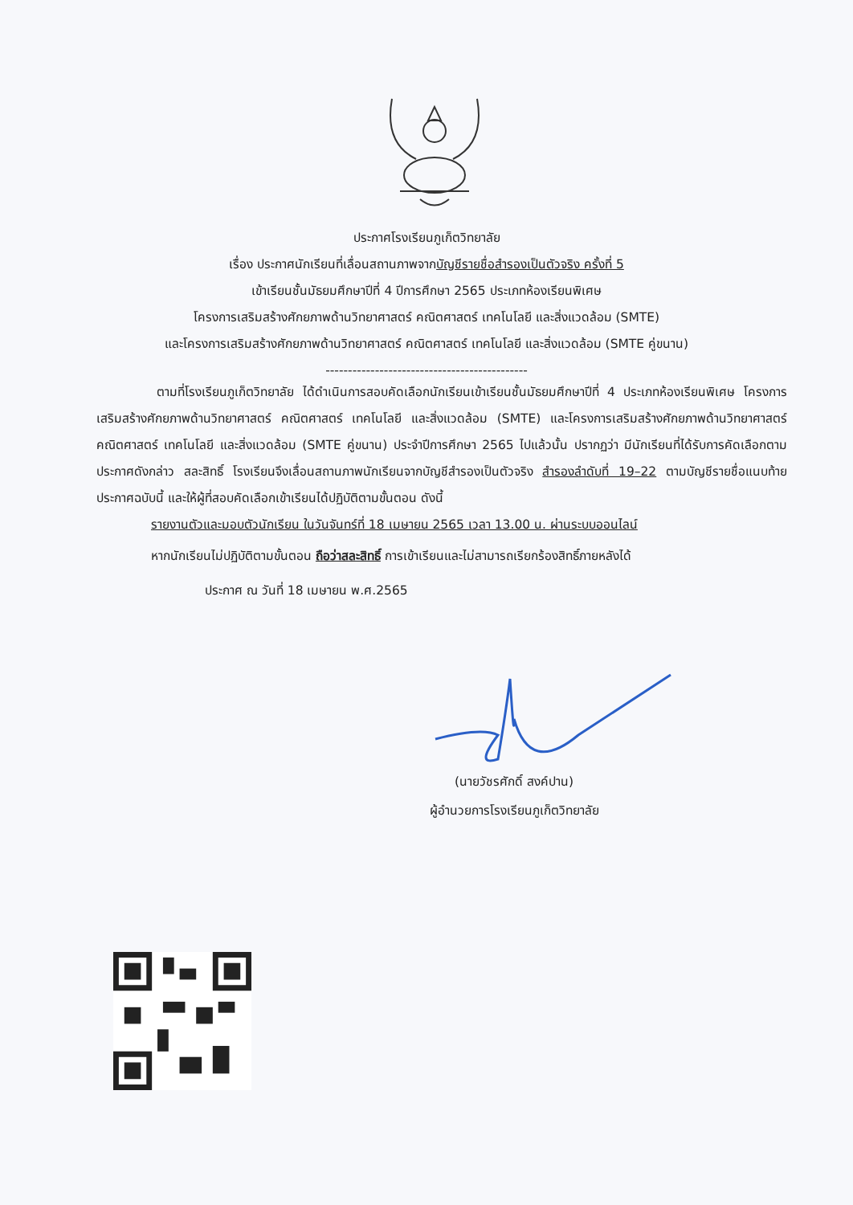ประกาศโรงเรียนภูเก็ตวิทยาลัย
เรื่อง ประกาศนักเรียนที่เลื่อนสถานภาพจากบัญชีรายชื่อสำรองเป็นตัวจริง ครั้งที่ 5
เข้าเรียนชั้นมัธยมศึกษาปีที่ 4 ปีการศึกษา 2565 ประเภทห้องเรียนพิเศษ
โครงการเสริมสร้างศักยภาพด้านวิทยาศาสตร์ คณิตศาสตร์ เทคโนโลยี และสิ่งแวดล้อม (SMTE)
และโครงการเสริมสร้างศักยภาพด้านวิทยาศาสตร์ คณิตศาสตร์ เทคโนโลยี และสิ่งแวดล้อม (SMTE คู่ขนาน)
---------------------------------------------
ตามที่โรงเรียนภูเก็ตวิทยาลัย ได้ดำเนินการสอบคัดเลือกนักเรียนเข้าเรียนชั้นมัธยมศึกษาปีที่ 4 ประเภทห้องเรียนพิเศษ โครงการเสริมสร้างศักยภาพด้านวิทยาศาสตร์ คณิตศาสตร์ เทคโนโลยี และสิ่งแวดล้อม (SMTE) และโครงการเสริมสร้างศักยภาพด้านวิทยาศาสตร์ คณิตศาสตร์ เทคโนโลยี และสิ่งแวดล้อม (SMTE คู่ขนาน) ประจำปีการศึกษา 2565 ไปแล้วนั้น ปรากฏว่า มีนักเรียนที่ได้รับการคัดเลือกตามประกาศดังกล่าว สละสิทธิ์ โรงเรียนจึงเลื่อนสถานภาพนักเรียนจากบัญชีสำรองเป็นตัวจริง สำรองลำดับที่ 19–22 ตามบัญชีรายชื่อแนบท้ายประกาศฉบับนี้ และให้ผู้ที่สอบคัดเลือกเข้าเรียนได้ปฏิบัติตามขั้นตอน ดังนี้
รายงานตัวและมอบตัวนักเรียน ในวันจันทร์ที่ 18 เมษายน 2565 เวลา 13.00 น. ผ่านระบบออนไลน์
หากนักเรียนไม่ปฏิบัติตามขั้นตอน ถือว่าสละสิทธิ์ การเข้าเรียนและไม่สามารถเรียกร้องสิทธิ์ภายหลังได้
ประกาศ ณ วันที่ 18 เมษายน พ.ศ.2565
(นายวัชรศักดิ์ สงค์ปาน)
ผู้อำนวยการโรงเรียนภูเก็ตวิทยาลัย